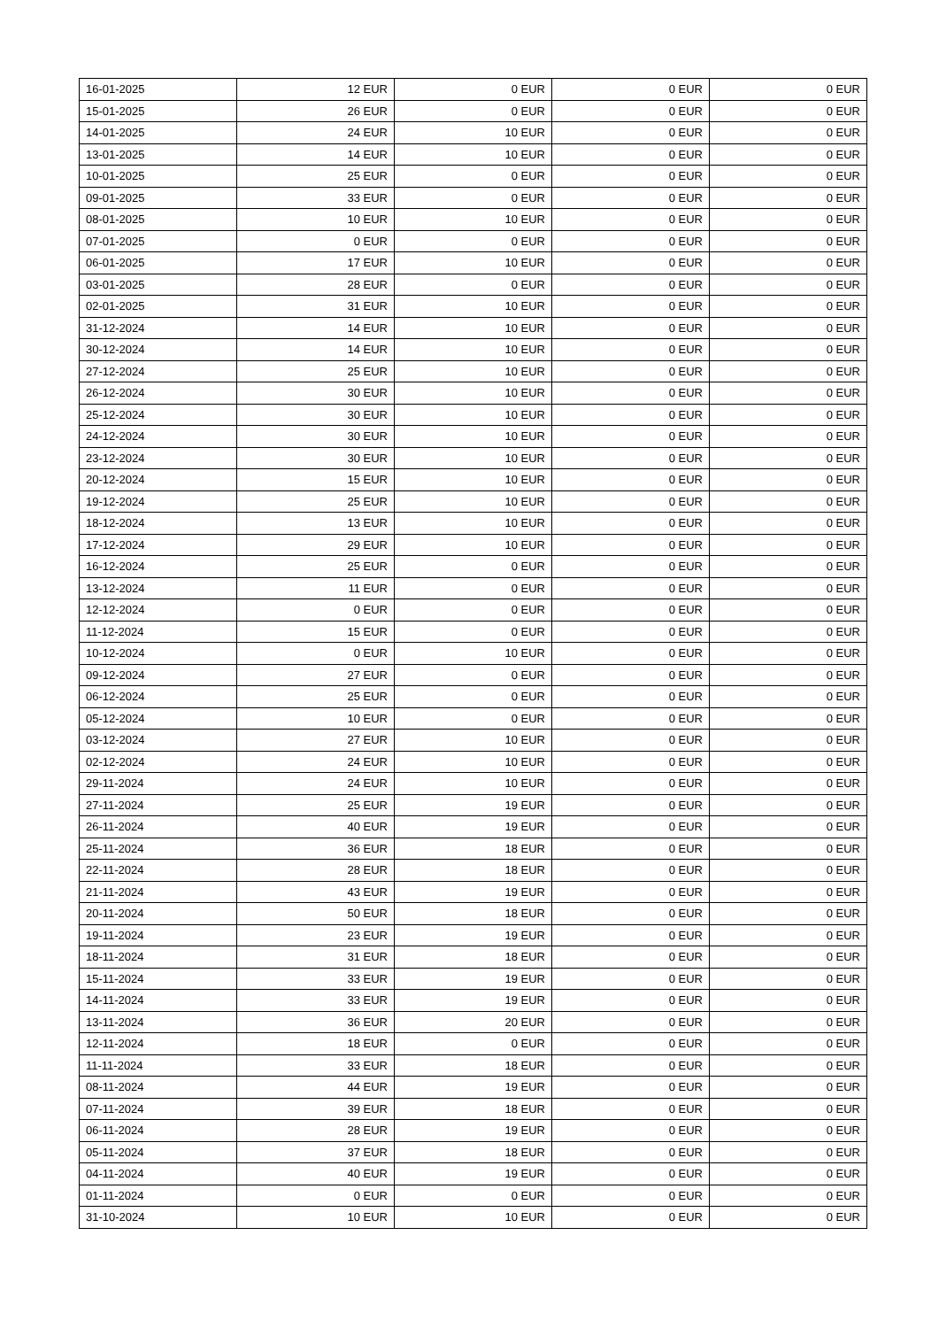| 16-01-2025 | 12 EUR | 0 EUR | 0 EUR | 0 EUR |
| 15-01-2025 | 26 EUR | 0 EUR | 0 EUR | 0 EUR |
| 14-01-2025 | 24 EUR | 10 EUR | 0 EUR | 0 EUR |
| 13-01-2025 | 14 EUR | 10 EUR | 0 EUR | 0 EUR |
| 10-01-2025 | 25 EUR | 0 EUR | 0 EUR | 0 EUR |
| 09-01-2025 | 33 EUR | 0 EUR | 0 EUR | 0 EUR |
| 08-01-2025 | 10 EUR | 10 EUR | 0 EUR | 0 EUR |
| 07-01-2025 | 0 EUR | 0 EUR | 0 EUR | 0 EUR |
| 06-01-2025 | 17 EUR | 10 EUR | 0 EUR | 0 EUR |
| 03-01-2025 | 28 EUR | 0 EUR | 0 EUR | 0 EUR |
| 02-01-2025 | 31 EUR | 10 EUR | 0 EUR | 0 EUR |
| 31-12-2024 | 14 EUR | 10 EUR | 0 EUR | 0 EUR |
| 30-12-2024 | 14 EUR | 10 EUR | 0 EUR | 0 EUR |
| 27-12-2024 | 25 EUR | 10 EUR | 0 EUR | 0 EUR |
| 26-12-2024 | 30 EUR | 10 EUR | 0 EUR | 0 EUR |
| 25-12-2024 | 30 EUR | 10 EUR | 0 EUR | 0 EUR |
| 24-12-2024 | 30 EUR | 10 EUR | 0 EUR | 0 EUR |
| 23-12-2024 | 30 EUR | 10 EUR | 0 EUR | 0 EUR |
| 20-12-2024 | 15 EUR | 10 EUR | 0 EUR | 0 EUR |
| 19-12-2024 | 25 EUR | 10 EUR | 0 EUR | 0 EUR |
| 18-12-2024 | 13 EUR | 10 EUR | 0 EUR | 0 EUR |
| 17-12-2024 | 29 EUR | 10 EUR | 0 EUR | 0 EUR |
| 16-12-2024 | 25 EUR | 0 EUR | 0 EUR | 0 EUR |
| 13-12-2024 | 11 EUR | 0 EUR | 0 EUR | 0 EUR |
| 12-12-2024 | 0 EUR | 0 EUR | 0 EUR | 0 EUR |
| 11-12-2024 | 15 EUR | 0 EUR | 0 EUR | 0 EUR |
| 10-12-2024 | 0 EUR | 10 EUR | 0 EUR | 0 EUR |
| 09-12-2024 | 27 EUR | 0 EUR | 0 EUR | 0 EUR |
| 06-12-2024 | 25 EUR | 0 EUR | 0 EUR | 0 EUR |
| 05-12-2024 | 10 EUR | 0 EUR | 0 EUR | 0 EUR |
| 03-12-2024 | 27 EUR | 10 EUR | 0 EUR | 0 EUR |
| 02-12-2024 | 24 EUR | 10 EUR | 0 EUR | 0 EUR |
| 29-11-2024 | 24 EUR | 10 EUR | 0 EUR | 0 EUR |
| 27-11-2024 | 25 EUR | 19 EUR | 0 EUR | 0 EUR |
| 26-11-2024 | 40 EUR | 19 EUR | 0 EUR | 0 EUR |
| 25-11-2024 | 36 EUR | 18 EUR | 0 EUR | 0 EUR |
| 22-11-2024 | 28 EUR | 18 EUR | 0 EUR | 0 EUR |
| 21-11-2024 | 43 EUR | 19 EUR | 0 EUR | 0 EUR |
| 20-11-2024 | 50 EUR | 18 EUR | 0 EUR | 0 EUR |
| 19-11-2024 | 23 EUR | 19 EUR | 0 EUR | 0 EUR |
| 18-11-2024 | 31 EUR | 18 EUR | 0 EUR | 0 EUR |
| 15-11-2024 | 33 EUR | 19 EUR | 0 EUR | 0 EUR |
| 14-11-2024 | 33 EUR | 19 EUR | 0 EUR | 0 EUR |
| 13-11-2024 | 36 EUR | 20 EUR | 0 EUR | 0 EUR |
| 12-11-2024 | 18 EUR | 0 EUR | 0 EUR | 0 EUR |
| 11-11-2024 | 33 EUR | 18 EUR | 0 EUR | 0 EUR |
| 08-11-2024 | 44 EUR | 19 EUR | 0 EUR | 0 EUR |
| 07-11-2024 | 39 EUR | 18 EUR | 0 EUR | 0 EUR |
| 06-11-2024 | 28 EUR | 19 EUR | 0 EUR | 0 EUR |
| 05-11-2024 | 37 EUR | 18 EUR | 0 EUR | 0 EUR |
| 04-11-2024 | 40 EUR | 19 EUR | 0 EUR | 0 EUR |
| 01-11-2024 | 0 EUR | 0 EUR | 0 EUR | 0 EUR |
| 31-10-2024 | 10 EUR | 10 EUR | 0 EUR | 0 EUR |